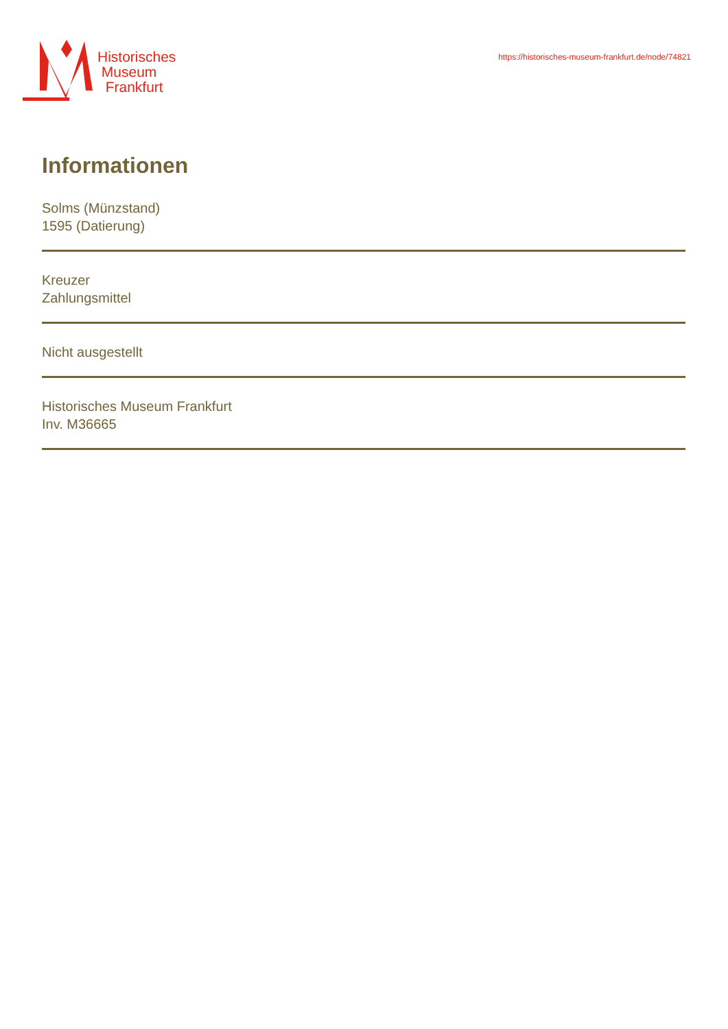Historisches
Museum
Frankfurt
https://historisches-museum-frankfurt.de/node/74821
Informationen
Solms (Münzstand)
1595 (Datierung)
Kreuzer
Zahlungsmittel
Nicht ausgestellt
Historisches Museum Frankfurt
Inv. M36665